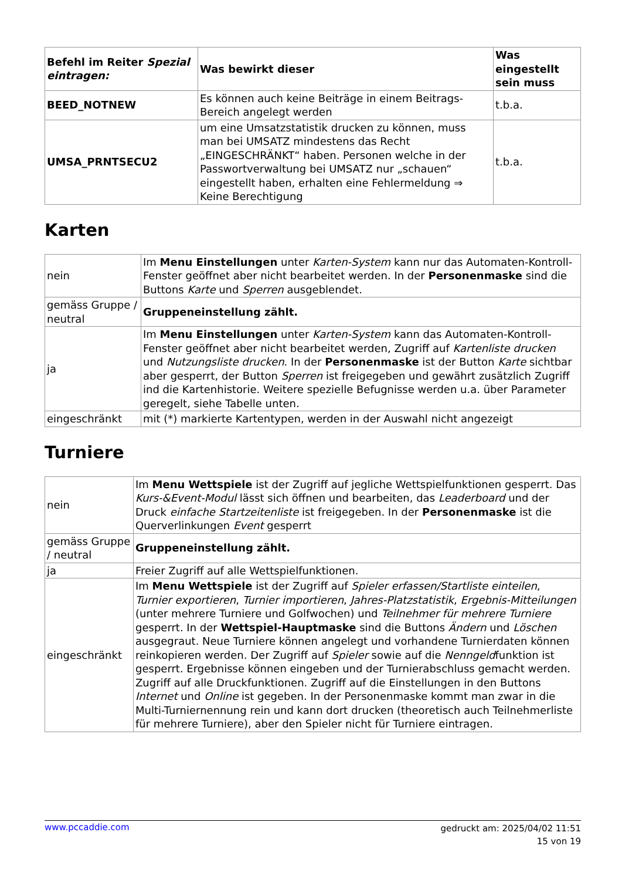| Befehl im Reiter Spezial eintragen: | Was bewirkt dieser | Was eingestellt sein muss |
| --- | --- | --- |
| BEED_NOTNEW | Es können auch keine Beiträge in einem Beitrags-Bereich angelegt werden | t.b.a. |
| UMSA_PRNTSECU2 | um eine Umsatzstatistik drucken zu können, muss man bei UMSATZ mindestens das Recht „EINGESCHRÄNKT“ haben. Personen welche in der Passwortverwaltung bei UMSATZ nur „schauen“ eingestellt haben, erhalten eine Fehlermeldung ⇒ Keine Berechtigung | t.b.a. |
Karten
| nein | Im Menu Einstellungen unter Karten-System kann nur das Automaten-Kontroll-Fenster geöffnet aber nicht bearbeitet werden. In der Personenmaske sind die Buttons Karte und Sperren ausgeblendet. |
| gemäss Gruppe / neutral | Gruppeneinstellung zählt. |
| ja | Im Menu Einstellungen unter Karten-System kann das Automaten-Kontroll-Fenster geöffnet aber nicht bearbeitet werden, Zugriff auf Kartenliste drucken und Nutzungsliste drucken . In der Personenmaske ist der Button Karte sichtbar aber gesperrt, der Button Sperren ist freigegeben und gewährt zusätzlich Zugriff ind die Kartenhistorie. Weitere spezielle Befugnisse werden u.a. über Parameter geregelt, siehe Tabelle unten. |
| eingeschränkt | mit (*) markierte Kartentypen, werden in der Auswahl nicht angezeigt |
Turniere
| nein | Im Menu Wettspiele ist der Zugriff auf jegliche Wettspielfunktionen gesperrt. Das Kurs-&Event-Modul lässt sich öffnen und bearbeiten, das Leaderboard und der Druck einfache Startzeitenliste ist freigegeben. In der Personenmaske ist die Querverlinkungen Event gesperrt |
| gemäss Gruppe / neutral | Gruppeneinstellung zählt. |
| ja | Freier Zugriff auf alle Wettspielfunktionen. |
| eingeschränkt | Im Menu Wettspiele ist der Zugriff auf Spieler erfassen/Startliste einteilen , Turnier exportieren , Turnier importieren , Jahres-Platzstatistik , Ergebnis-Mitteilungen (unter mehrere Turniere und Golfwochen) und Teilnehmer für mehrere Turniere gesperrt. In der Wettspiel-Hauptmaske sind die Buttons Ändern und Löschen ausgegraut. Neue Turniere können angelegt und vorhandene Turnierdaten können reinkopieren werden. Der Zugriff auf Spieler sowie auf die Nenngeld funktion ist gesperrt. Ergebnisse können eingeben und der Turnierabschluss gemacht werden. Zugriff auf alle Druckfunktionen. Zugriff auf die Einstellungen in den Buttons Internet und Online ist gegeben. In der Personenmaske kommt man zwar in die Multi-Turniernennung rein und kann dort drucken (theoretisch auch Teilnehmerliste für mehrere Turniere), aber den Spieler nicht für Turniere eintragen. |
www.pccaddie.com
gedruckt am: 2025/04/02 11:51
15 von 19